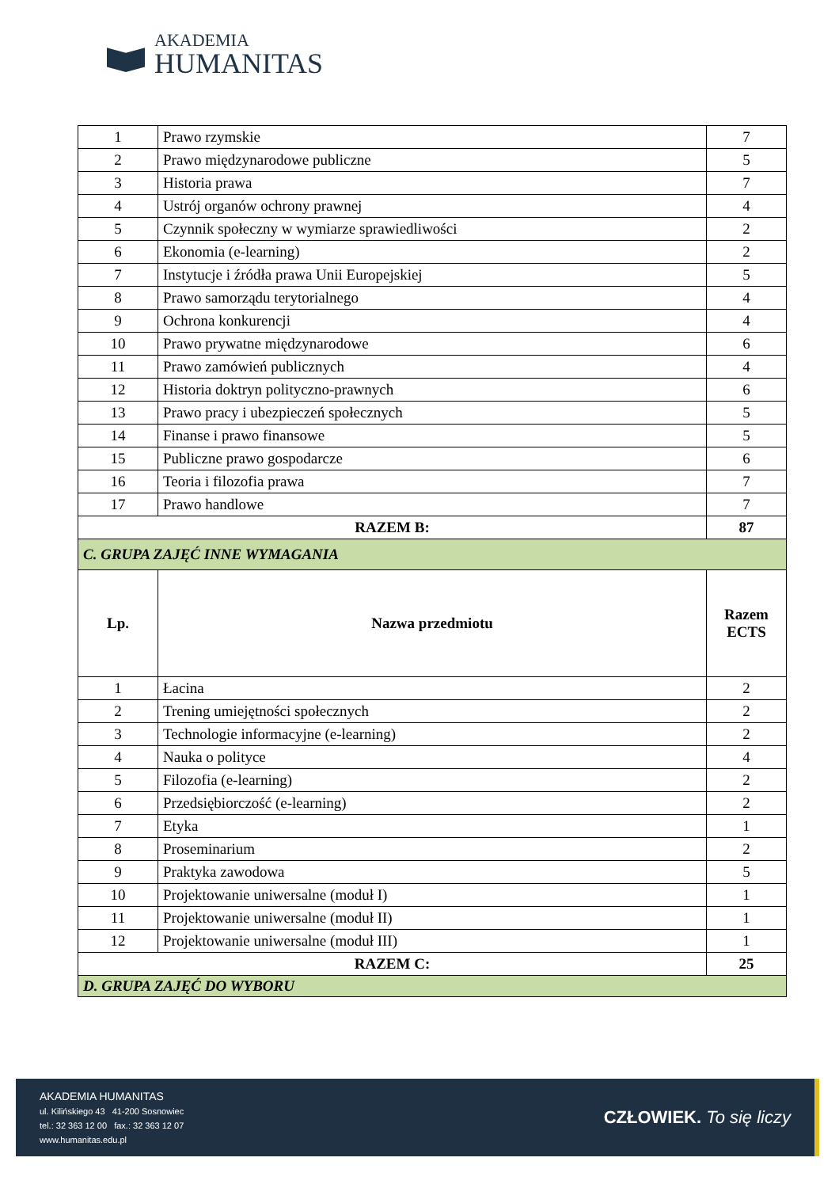AKADEMIA
HUMANITAS
| 1 | Prawo rzymskie | 7 |
| 2 | Prawo międzynarodowe publiczne | 5 |
| 3 | Historia prawa | 7 |
| 4 | Ustrój organów ochrony prawnej | 4 |
| 5 | Czynnik społeczny w wymiarze sprawiedliwości | 2 |
| 6 | Ekonomia (e-learning) | 2 |
| 7 | Instytucje i źródła prawa Unii Europejskiej | 5 |
| 8 | Prawo samorządu terytorialnego | 4 |
| 9 | Ochrona konkurencji | 4 |
| 10 | Prawo prywatne międzynarodowe | 6 |
| 11 | Prawo zamówień publicznych | 4 |
| 12 | Historia doktryn polityczno-prawnych | 6 |
| 13 | Prawo pracy i ubezpieczeń społecznych | 5 |
| 14 | Finanse i prawo finansowe | 5 |
| 15 | Publiczne prawo gospodarcze | 6 |
| 16 | Teoria i filozofia prawa | 7 |
| 17 | Prawo handlowe | 7 |
| RAZEM B: | | 87 |
| C. GRUPA ZAJĘĆ INNE WYMAGANIA | | |
| Lp. | Nazwa przedmiotu | Razem ECTS |
| 1 | Łacina | 2 |
| 2 | Trening umiejętności społecznych | 2 |
| 3 | Technologie informacyjne (e-learning) | 2 |
| 4 | Nauka o polityce | 4 |
| 5 | Filozofia (e-learning) | 2 |
| 6 | Przedsiębiorczość (e-learning) | 2 |
| 7 | Etyka | 1 |
| 8 | Proseminarium | 2 |
| 9 | Praktyka zawodowa | 5 |
| 10 | Projektowanie uniwersalne (moduł I) | 1 |
| 11 | Projektowanie uniwersalne (moduł II) | 1 |
| 12 | Projektowanie uniwersalne (moduł III) | 1 |
| RAZEM C: | | 25 |
| D. GRUPA ZAJĘĆ DO WYBORU | | |
AKADEMIA HUMANITAS
ul. Kilińskiego 43 41-200 Sosnowiec
tel.: 32 363 12 00 fax.: 32 363 12 07
www.humanitas.edu.pl
CZŁOWIEK. To się liczy